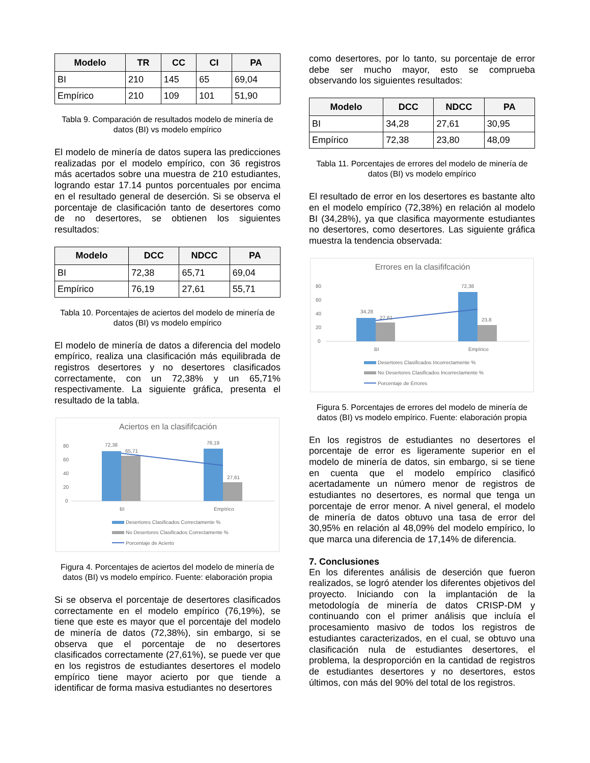| Modelo | TR | CC | CI | PA |
| --- | --- | --- | --- | --- |
| BI | 210 | 145 | 65 | 69,04 |
| Empírico | 210 | 109 | 101 | 51,90 |
Tabla 9. Comparación de resultados modelo de minería de datos (BI) vs modelo empírico
El modelo de minería de datos supera las predicciones realizadas por el modelo empírico, con 36 registros más acertados sobre una muestra de 210 estudiantes, logrando estar 17.14 puntos porcentuales por encima en el resultado general de deserción. Si se observa el porcentaje de clasificación tanto de desertores como de no desertores, se obtienen los siguientes resultados:
| Modelo | DCC | NDCC | PA |
| --- | --- | --- | --- |
| BI | 72,38 | 65,71 | 69,04 |
| Empírico | 76,19 | 27,61 | 55,71 |
Tabla 10. Porcentajes de aciertos del modelo de minería de datos (BI) vs modelo empírico
El modelo de minería de datos a diferencia del modelo empírico, realiza una clasificación más equilibrada de registros desertores y no desertores clasificados correctamente, con un 72,38% y un 65,71% respectivamente. La siguiente gráfica, presenta el resultado de la tabla.
Aciertos en la clasififcación
80
60
40
20
0
72,38
65,71
76,19
27,61
BI
Empírico
Desertores Clasificados Correctamente %
No Desertores Clasificados Correctamente %
Porcentaje de Acierto
Figura 4. Porcentajes de aciertos del modelo de minería de datos (BI) vs modelo empírico. Fuente: elaboración propia
Si se observa el porcentaje de desertores clasificados correctamente en el modelo empírico (76,19%), se tiene que este es mayor que el porcentaje del modelo de minería de datos (72,38%), sin embargo, si se observa que el porcentaje de no desertores clasificados correctamente (27,61%), se puede ver que en los registros de estudiantes desertores el modelo empírico tiene mayor acierto por que tiende a identificar de forma masiva estudiantes no desertores
como desertores, por lo tanto, su porcentaje de error debe ser mucho mayor, esto se comprueba observando los siguientes resultados:
| Modelo | DCC | NDCC | PA |
| --- | --- | --- | --- |
| BI | 34,28 | 27,61 | 30,95 |
| Empírico | 72,38 | 23,80 | 48,09 |
Tabla 11. Porcentajes de errores del modelo de minería de datos (BI) vs modelo empírico
El resultado de error en los desertores es bastante alto en el modelo empírico (72,38%) en relación al modelo BI (34,28%), ya que clasifica mayormente estudiantes no desertores, como desertores. Las siguiente gráfica muestra la tendencia observada:
Errores en la clasififcación
80
60
40
20
0
34,28
27,61
72,38
23,8
BI
Empírico
Desertores Clasificados Incorrectamente %
No Desertores Clasificados Incorrectamente %
Porcentaje de Errores
Figura 5. Porcentajes de errores del modelo de minería de datos (BI) vs modelo empírico. Fuente: elaboración propia
En los registros de estudiantes no desertores el porcentaje de error es ligeramente superior en el modelo de minería de datos, sin embargo, si se tiene en cuenta que el modelo empírico clasificó acertadamente un número menor de registros de estudiantes no desertores, es normal que tenga un porcentaje de error menor. A nivel general, el modelo de minería de datos obtuvo una tasa de error del 30,95% en relación al 48,09% del modelo empírico, lo que marca una diferencia de 17,14% de diferencia.
7. Conclusiones
En los diferentes análisis de deserción que fueron realizados, se logró atender los diferentes objetivos del proyecto. Iniciando con la implantación de la metodología de minería de datos CRISP-DM y continuando con el primer análisis que incluía el procesamiento masivo de todos los registros de estudiantes caracterizados, en el cual, se obtuvo una clasificación nula de estudiantes desertores, el problema, la desproporción en la cantidad de registros de estudiantes desertores y no desertores, estos últimos, con más del 90% del total de los registros.